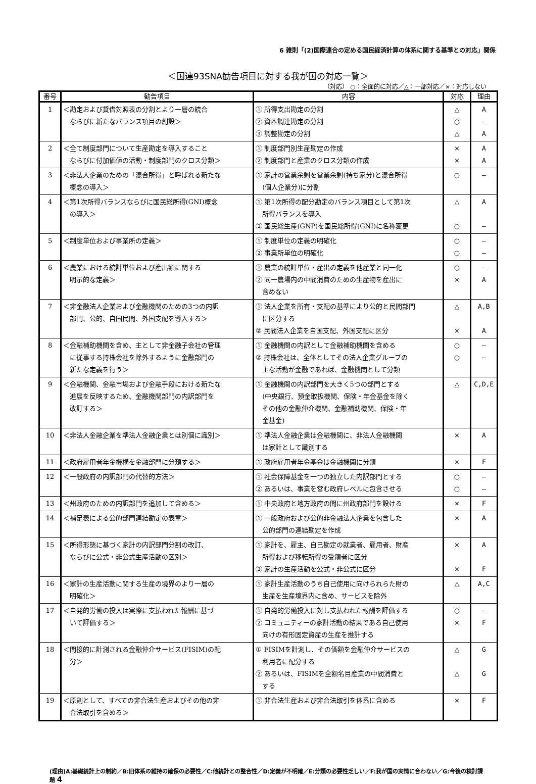6 雑則「(2)国際連合の定める国民経済計算の体系に関する基準との対応」関係
＜国連93SNA勧告項目に対する我が国の対応一覧＞
（対応） ○：全面的に対応／△：一部対応／×：対応しない
| 番号 | 勧告項目 | 内容 | 対応 | 理由 |
| --- | --- | --- | --- | --- |
| 1 | ＜勘定および貸借対照表の分割とより一層の統合 ならびに新たなバランス項目の創設＞ | ① 所得支出勘定の分割 ② 資本調達勘定の分割 ③ 調整勘定の分割 | △ ○ △ | A ― A |
| 2 | ＜全て制度部門について生産勘定を導入すること ならびに付加価値の活動・制度部門のクロス分類＞ | ① 制度部門別生産勘定の作成 ② 制度部門と産業のクロス分類の作成 | × × | A A |
| 3 | ＜非法人企業のための「混合所得」と呼ばれる新たな 概念の導入＞ | ① 家計の営業余剰を営業余剰(持ち家分)と混合所得 (個人企業分)に分割 | ○ | ― |
| 4 | ＜第1次所得バランスならびに国民総所得(GNI)概念 の導入＞ | ① 第1次所得の配分勘定のバランス項目として第1次 所得バランスを導入 ② 国民総生産(GNP)を国民総所得(GNI)に名称変更 | △ ○ | A ― |
| 5 | ＜制度単位および事業所の定義＞ | ① 制度単位の定義の明確化 ② 事業所単位の明確化 | ○ ○ | ― ― |
| 6 | ＜農業における統計単位および産出額に関する 明示的な定義＞ | ① 農業の統計単位・産出の定義を他産業と同一化 ② 同一農場内の中間消費のための生産物を産出に 含めない | ○ × | ― A |
| 7 | ＜非金融法人企業および金融機関のための3つの内訳 部門、公的、自国民間、外国支配を導入する＞ | ① 法人企業を所有・支配の基準により公的と民間部門 に区分する ② 民間法人企業を自国支配、外国支配に区分 | △ × | A,B A |
| 8 | ＜金融補助機関を含め、主として非金融子会社の管理 に従事する持株会社を除外するように金融部門の 新たな定義を行う＞ | ① 金融機関の内訳として金融補助機関を含める ② 持株会社は、全体としてその法人企業グループの 主な活動が金融であれば、金融機関として分類 | ○ ○ | ― ― |
| 9 | ＜金融機関、金融市場および金融手段における新たな 進展を反映するため、金融機関部門の内訳部門を 改訂する＞ | ① 金融機関の内訳部門を大きく5つの部門とする (中央銀行、預金取扱機関、保険・年金基金を除く その他の金融仲介機関、金融補助機関、保険・年 金基金) | △ | C,D,E |
| 10 | ＜非法人金融企業を準法人金融企業とは別個に識別＞ | ① 準法人金融企業は金融機関に、非法人金融機関 は家計として識別する | × | A |
| 11 | ＜政府雇用者年金機構を金融部門に分類する＞ | ① 政府雇用者年金基金は金融機関に分類 | × | F |
| 12 | ＜一般政府の内訳部門の代替的方法＞ | ① 社会保障基金を一つの独立した内訳部門とする ② あるいは、事業を営む政府レベルに包含させる | ○ ○ | ― ― |
| 13 | ＜州政府のための内訳部門を追加して含める＞ | ① 中央政府と地方政府の間に州政府部門を設ける | × | F |
| 14 | ＜補足表による公的部門連結勘定の表章＞ | ① 一般政府および公的非金融法人企業を包含した 公的部門の連結勘定を作成 | × | A |
| 15 | ＜所得形態に基づく家計の内訳部門分割の改訂、 ならびに公式・非公式生産活動の区別＞ | ① 家計を、雇主、自己勘定の就業者、雇用者、財産 所得および移転所得の受領者に区分 ② 家計の生産活動を公式・非公式に区分 | × × | A F |
| 16 | ＜家計の生産活動に関する生産の境界のより一層の 明確化＞ | ① 家計生産活動のうち自己使用に向けられらた財の 生産を生産境界内に含め、サービスを除外 | △ | A,C |
| 17 | ＜自発的労働の投入は実際に支払われた報酬に基づ いて評価する＞ | ① 自発的労働投入に対し支払われた報酬を評価する ② コミュニティーの家計活動の結果である自己使用 向けの有形固定資産の生産を推計する | ○ × | ― F |
| 18 | ＜間接的に計測される金融仲介サービス(FISIM)の配 分＞ | ① FISIMを計測し、その価額を金融仲介サービスの 利用者に配分する ② あるいは、FISIMを全額名目産業の中間消費と する | △ △ | G G |
| 19 | ＜原則として、すべての非合法生産およびその他の非 合法取引を含める＞ | ① 非合法生産および非合法取引を体系に含める | × | F |
(理由)A:基礎統計上の制約／B:旧体系の維持の確保の必要性／C:他統計との整合性／D:定義が不明確／E:分類の必要性乏しい／F:我が国の実情に合わない／G:今後の検討課題 4